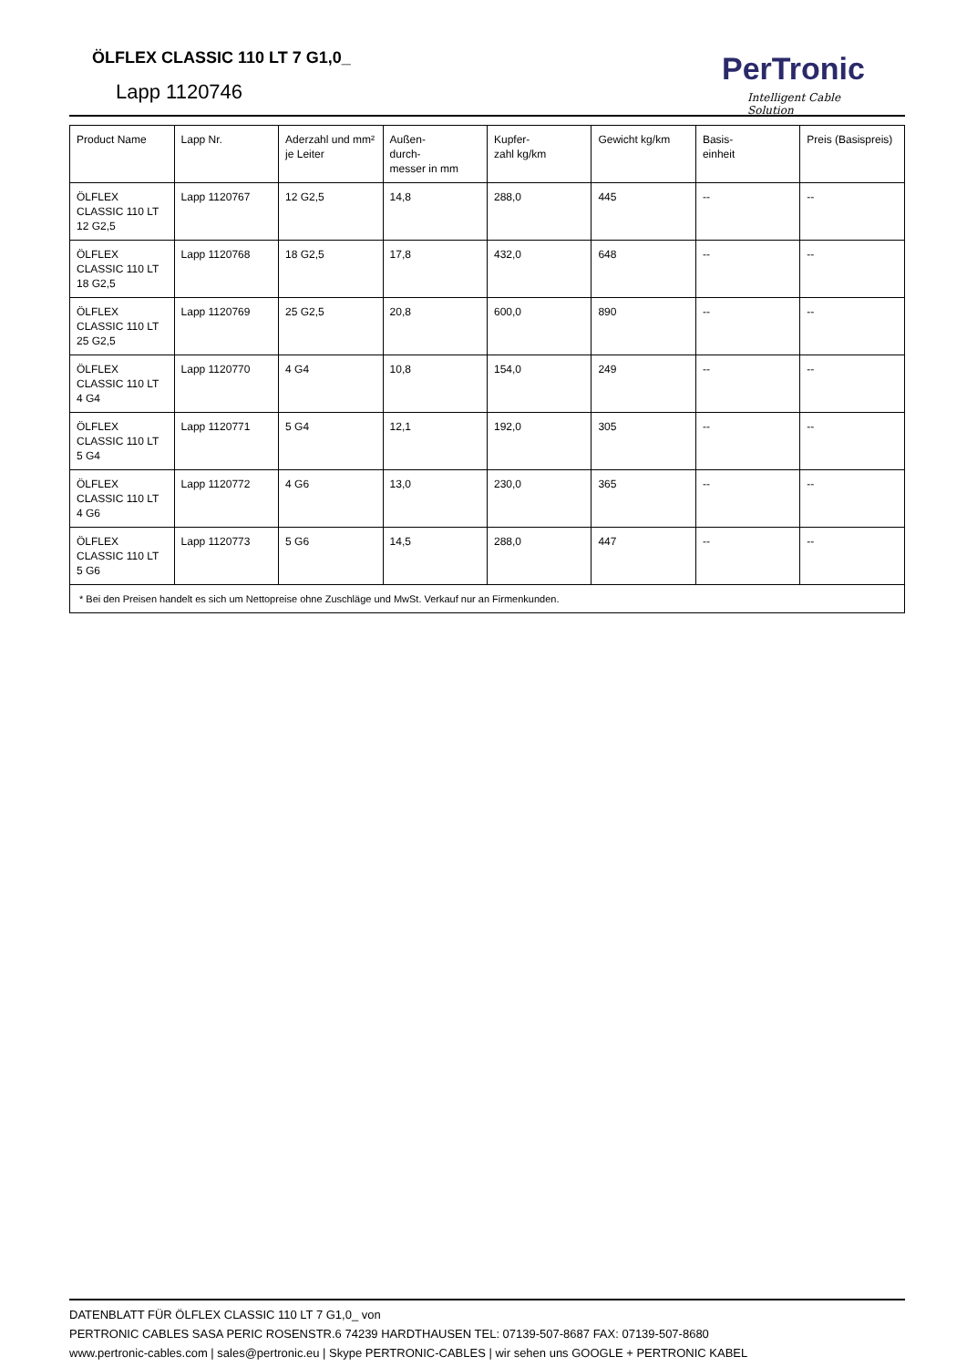ÖLFLEX CLASSIC 110 LT 7 G1,0_
Lapp 1120746
PerTronic
Intelligent Cable Solution
| Product Name | Lapp Nr. | Aderzahl und mm² je Leiter | Außen- durch- messer in mm | Kupfer- zahl kg/km | Gewicht kg/km | Basis- einheit | Preis (Basispreis) |
| --- | --- | --- | --- | --- | --- | --- | --- |
| ÖLFLEX CLASSIC 110 LT 12 G2,5 | Lapp 1120767 | 12 G2,5 | 14,8 | 288,0 | 445 | -- | -- |
| ÖLFLEX CLASSIC 110 LT 18 G2,5 | Lapp 1120768 | 18 G2,5 | 17,8 | 432,0 | 648 | -- | -- |
| ÖLFLEX CLASSIC 110 LT 25 G2,5 | Lapp 1120769 | 25 G2,5 | 20,8 | 600,0 | 890 | -- | -- |
| ÖLFLEX CLASSIC 110 LT 4 G4 | Lapp 1120770 | 4 G4 | 10,8 | 154,0 | 249 | -- | -- |
| ÖLFLEX CLASSIC 110 LT 5 G4 | Lapp 1120771 | 5 G4 | 12,1 | 192,0 | 305 | -- | -- |
| ÖLFLEX CLASSIC 110 LT 4 G6 | Lapp 1120772 | 4 G6 | 13,0 | 230,0 | 365 | -- | -- |
| ÖLFLEX CLASSIC 110 LT 5 G6 | Lapp 1120773 | 5 G6 | 14,5 | 288,0 | 447 | -- | -- |
| * Bei den Preisen handelt es sich um Nettopreise ohne Zuschläge und MwSt. Verkauf nur an Firmenkunden. | | | | | | | |
DATENBLATT FÜR ÖLFLEX CLASSIC 110 LT 7 G1,0_ von
PERTRONIC CABLES SASA PERIC ROSENSTR.6 74239 HARDTHAUSEN TEL: 07139-507-8687 FAX: 07139-507-8680
www.pertronic-cables.com | sales@pertronic.eu | Skype PERTRONIC-CABLES | wir sehen uns GOOGLE + PERTRONIC KABEL